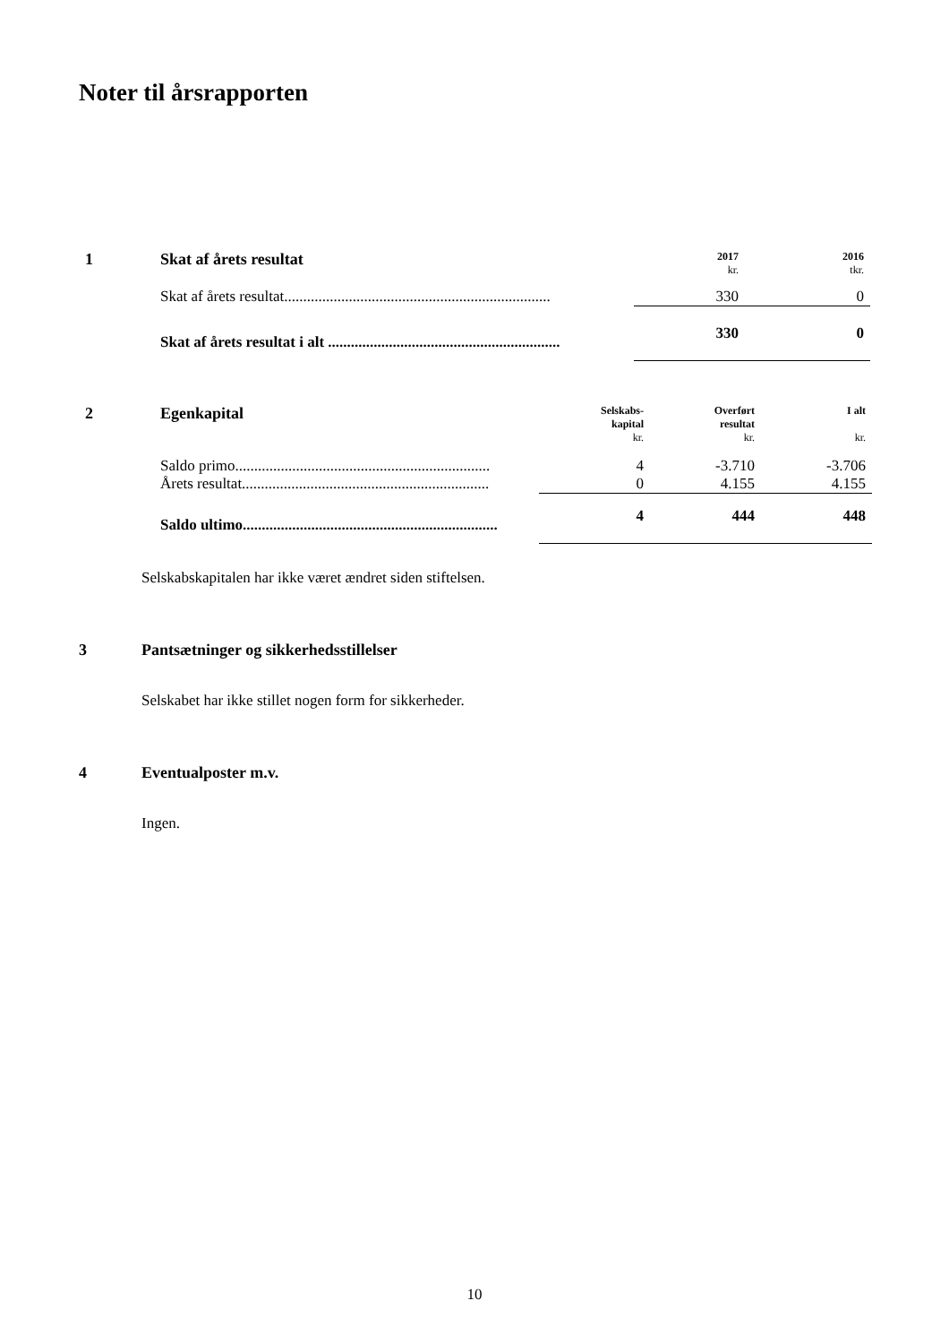Noter til årsrapporten
| 1 | Skat af årets resultat | 2017 kr. | 2016 tkr. |
| --- | --- | --- | --- |
| | Skat af årets resultat...................................................................... | 330 | 0 |
| | Skat af årets resultat i alt ............................................................. | 330 | 0 |
| 2 | Egenkapital | Selskabs- kapital kr. | Overført resultat kr. | I alt kr. |
| --- | --- | --- | --- | --- |
| | Saldo primo................................................................... | 4 | -3.710 | -3.706 |
| | Årets resultat................................................................. | 0 | 4.155 | 4.155 |
| | Saldo ultimo................................................................... | 4 | 444 | 448 |
Selskabskapitalen har ikke været ændret siden stiftelsen.
3 Pantsætninger og sikkerhedsstillelser
Selskabet har ikke stillet nogen form for sikkerheder.
4 Eventualposter m.v.
Ingen.
10